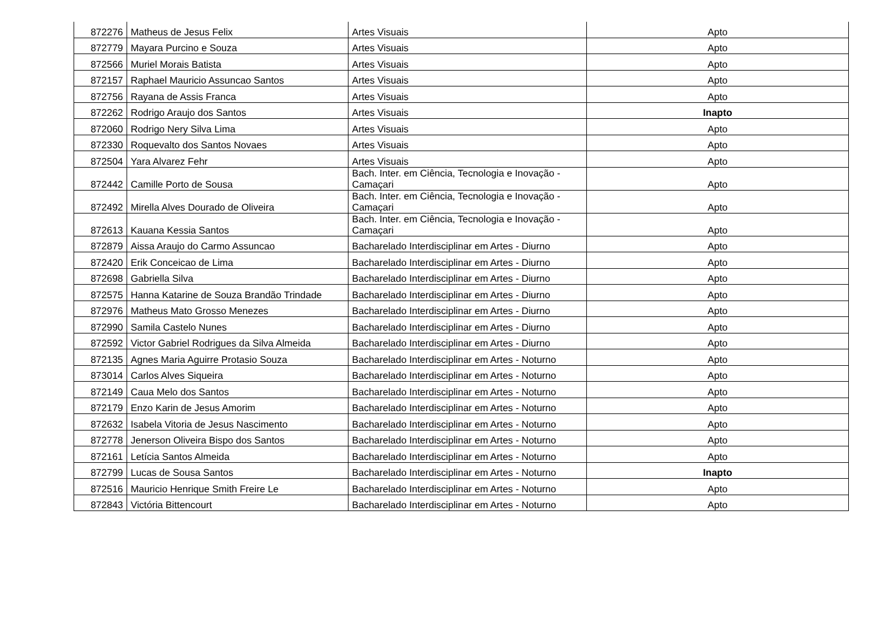| 872276 | Matheus de Jesus Felix | Artes Visuais | Apto |
| 872779 | Mayara Purcino e Souza | Artes Visuais | Apto |
| 872566 | Muriel Morais Batista | Artes Visuais | Apto |
| 872157 | Raphael Mauricio Assuncao Santos | Artes Visuais | Apto |
| 872756 | Rayana de Assis Franca | Artes Visuais | Apto |
| 872262 | Rodrigo Araujo dos Santos | Artes Visuais | Inapto |
| 872060 | Rodrigo Nery Silva Lima | Artes Visuais | Apto |
| 872330 | Roquevalto dos Santos Novaes | Artes Visuais | Apto |
| 872504 | Yara Alvarez Fehr | Artes Visuais | Apto |
| 872442 | Camille Porto de Sousa | Bach. Inter. em Ciência, Tecnologia e Inovação - Camaçari | Apto |
| 872492 | Mirella Alves Dourado de Oliveira | Bach. Inter. em Ciência, Tecnologia e Inovação - Camaçari | Apto |
| 872613 | Kauana Kessia Santos | Bach. Inter. em Ciência, Tecnologia e Inovação - Camaçari | Apto |
| 872879 | Aissa Araujo do Carmo Assuncao | Bacharelado Interdisciplinar em Artes - Diurno | Apto |
| 872420 | Erik Conceicao de Lima | Bacharelado Interdisciplinar em Artes - Diurno | Apto |
| 872698 | Gabriella Silva | Bacharelado Interdisciplinar em Artes - Diurno | Apto |
| 872575 | Hanna Katarine de Souza Brandão Trindade | Bacharelado Interdisciplinar em Artes - Diurno | Apto |
| 872976 | Matheus Mato Grosso Menezes | Bacharelado Interdisciplinar em Artes - Diurno | Apto |
| 872990 | Samila Castelo Nunes | Bacharelado Interdisciplinar em Artes - Diurno | Apto |
| 872592 | Victor Gabriel Rodrigues da Silva Almeida | Bacharelado Interdisciplinar em Artes - Diurno | Apto |
| 872135 | Agnes Maria Aguirre Protasio Souza | Bacharelado Interdisciplinar em Artes - Noturno | Apto |
| 873014 | Carlos Alves Siqueira | Bacharelado Interdisciplinar em Artes - Noturno | Apto |
| 872149 | Caua Melo dos Santos | Bacharelado Interdisciplinar em Artes - Noturno | Apto |
| 872179 | Enzo Karin de Jesus Amorim | Bacharelado Interdisciplinar em Artes - Noturno | Apto |
| 872632 | Isabela Vitoria de Jesus Nascimento | Bacharelado Interdisciplinar em Artes - Noturno | Apto |
| 872778 | Jenerson Oliveira Bispo dos Santos | Bacharelado Interdisciplinar em Artes - Noturno | Apto |
| 872161 | Letícia Santos Almeida | Bacharelado Interdisciplinar em Artes - Noturno | Apto |
| 872799 | Lucas de Sousa Santos | Bacharelado Interdisciplinar em Artes - Noturno | Inapto |
| 872516 | Mauricio Henrique Smith Freire Le | Bacharelado Interdisciplinar em Artes - Noturno | Apto |
| 872843 | Victória Bittencourt | Bacharelado Interdisciplinar em Artes - Noturno | Apto |